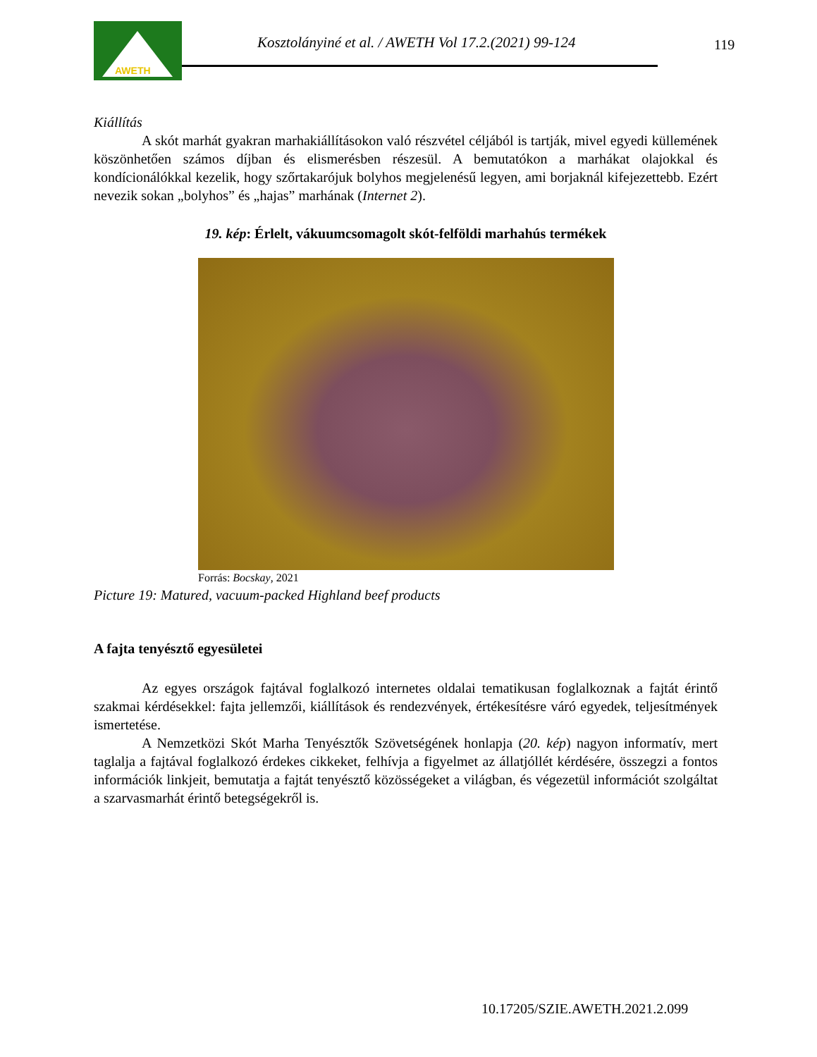AWETH
Kosztolányiné et al. / AWETH Vol 17.2.(2021) 99-124
119
Kiállítás
A skót marhát gyakran marhakiállításokon való részvétel céljából is tartják, mivel egyedi küllemének köszönhetően számos díjban és elismerésben részesül. A bemutatókon a marhákat olajokkal és kondícionálókkal kezelik, hogy szőrtakarójuk bolyhos megjelenésű legyen, ami borjaknál kifejezettebb. Ezért nevezik sokan „bolyhos” és „hajas” marhának (Internet 2).
19. kép: Érlelt, vákuumcsomagolt skót-felföldi marhahús termékek
Forrás: Bocskay, 2021
Picture 19: Matured, vacuum-packed Highland beef products
A fajta tenyésztő egyesületei
Az egyes országok fajtával foglalkozó internetes oldalai tematikusan foglalkoznak a fajtát érintő szakmai kérdésekkel: fajta jellemzői, kiállítások és rendezvények, értékesítésre váró egyedek, teljesítmények ismertetése.
A Nemzetközi Skót Marha Tenyésztők Szövetségének honlapja (20. kép) nagyon informatív, mert taglalja a fajtával foglalkozó érdekes cikkeket, felhívja a figyelmet az állatjóllét kérdésére, összegzi a fontos információk linkjeit, bemutatja a fajtát tenyésztő közösségeket a világban, és végezetül információt szolgáltat a szarvasmarhát érintő betegségekről is.
10.17205/SZIE.AWETH.2021.2.099